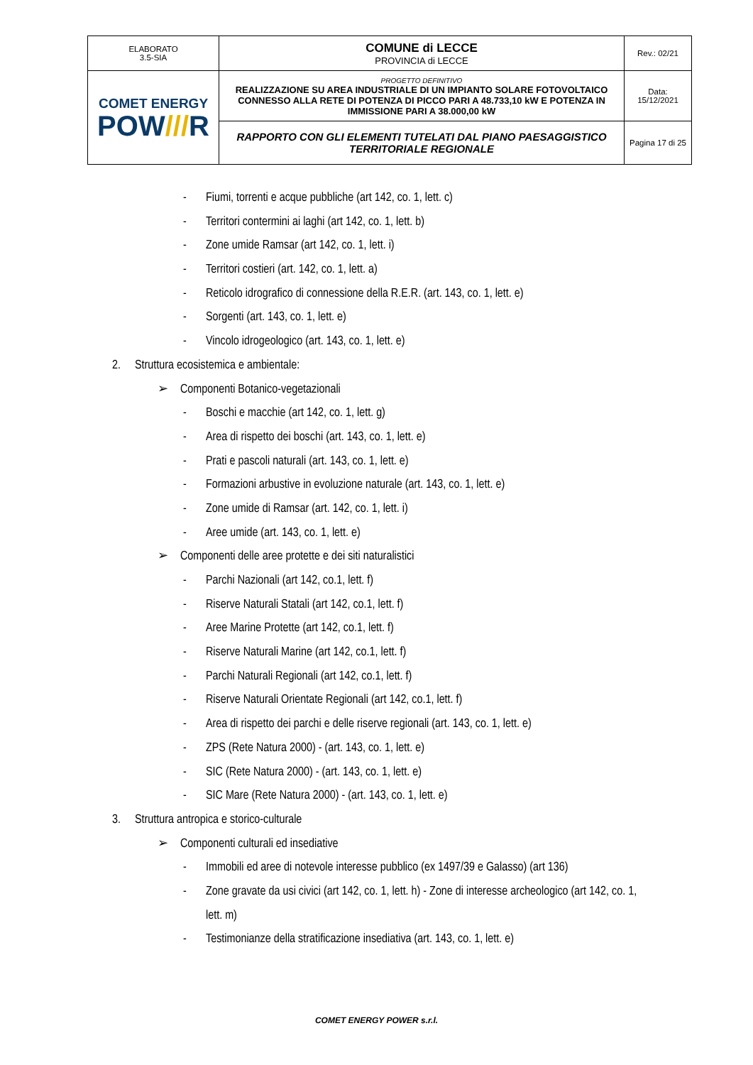| ELABORATO 3.5-SIA | COMUNE di LECCE PROVINCIA di LECCE | Rev.: 02/21 |
| COMET ENERGY POW /// R | PROGETTO DEFINITIVO REALIZZAZIONE SU AREA INDUSTRIALE DI UN IMPIANTO SOLARE FOTOVOLTAICO CONNESSO ALLA RETE DI POTENZA DI PICCO PARI A 48.733,10 kW E POTENZA IN IMMISSIONE PARI A 38.000,00 kW | Data: 15/12/2021 |
| | RAPPORTO CON GLI ELEMENTI TUTELATI DAL PIANO PAESAGGISTICO TERRITORIALE REGIONALE | Pagina 17 di 25 |
- Fiumi, torrenti e acque pubbliche (art 142, co. 1, lett. c)
- Territori contermini ai laghi (art 142, co. 1, lett. b)
- Zone umide Ramsar (art 142, co. 1, lett. i)
- Territori costieri (art. 142, co. 1, lett. a)
- Reticolo idrografico di connessione della R.E.R. (art. 143, co. 1, lett. e)
- Sorgenti (art. 143, co. 1, lett. e)
- Vincolo idrogeologico (art. 143, co. 1, lett. e)
2. Struttura ecosistemica e ambientale:
➢ Componenti Botanico-vegetazionali
- Boschi e macchie (art 142, co. 1, lett. g)
- Area di rispetto dei boschi (art. 143, co. 1, lett. e)
- Prati e pascoli naturali (art. 143, co. 1, lett. e)
- Formazioni arbustive in evoluzione naturale (art. 143, co. 1, lett. e)
- Zone umide di Ramsar (art. 142, co. 1, lett. i)
- Aree umide (art. 143, co. 1, lett. e)
➢ Componenti delle aree protette e dei siti naturalistici
- Parchi Nazionali (art 142, co.1, lett. f)
- Riserve Naturali Statali (art 142, co.1, lett. f)
- Aree Marine Protette (art 142, co.1, lett. f)
- Riserve Naturali Marine (art 142, co.1, lett. f)
- Parchi Naturali Regionali (art 142, co.1, lett. f)
- Riserve Naturali Orientate Regionali (art 142, co.1, lett. f)
- Area di rispetto dei parchi e delle riserve regionali (art. 143, co. 1, lett. e)
- ZPS (Rete Natura 2000) - (art. 143, co. 1, lett. e)
- SIC (Rete Natura 2000) - (art. 143, co. 1, lett. e)
- SIC Mare (Rete Natura 2000) - (art. 143, co. 1, lett. e)
3. Struttura antropica e storico-culturale
➢ Componenti culturali ed insediative
- Immobili ed aree di notevole interesse pubblico (ex 1497/39 e Galasso) (art 136)
- Zone gravate da usi civici (art 142, co. 1, lett. h) - Zone di interesse archeologico (art 142, co. 1,
lett. m)
- Testimonianze della stratificazione insediativa (art. 143, co. 1, lett. e)
COMET ENERGY POWER s.r.l.